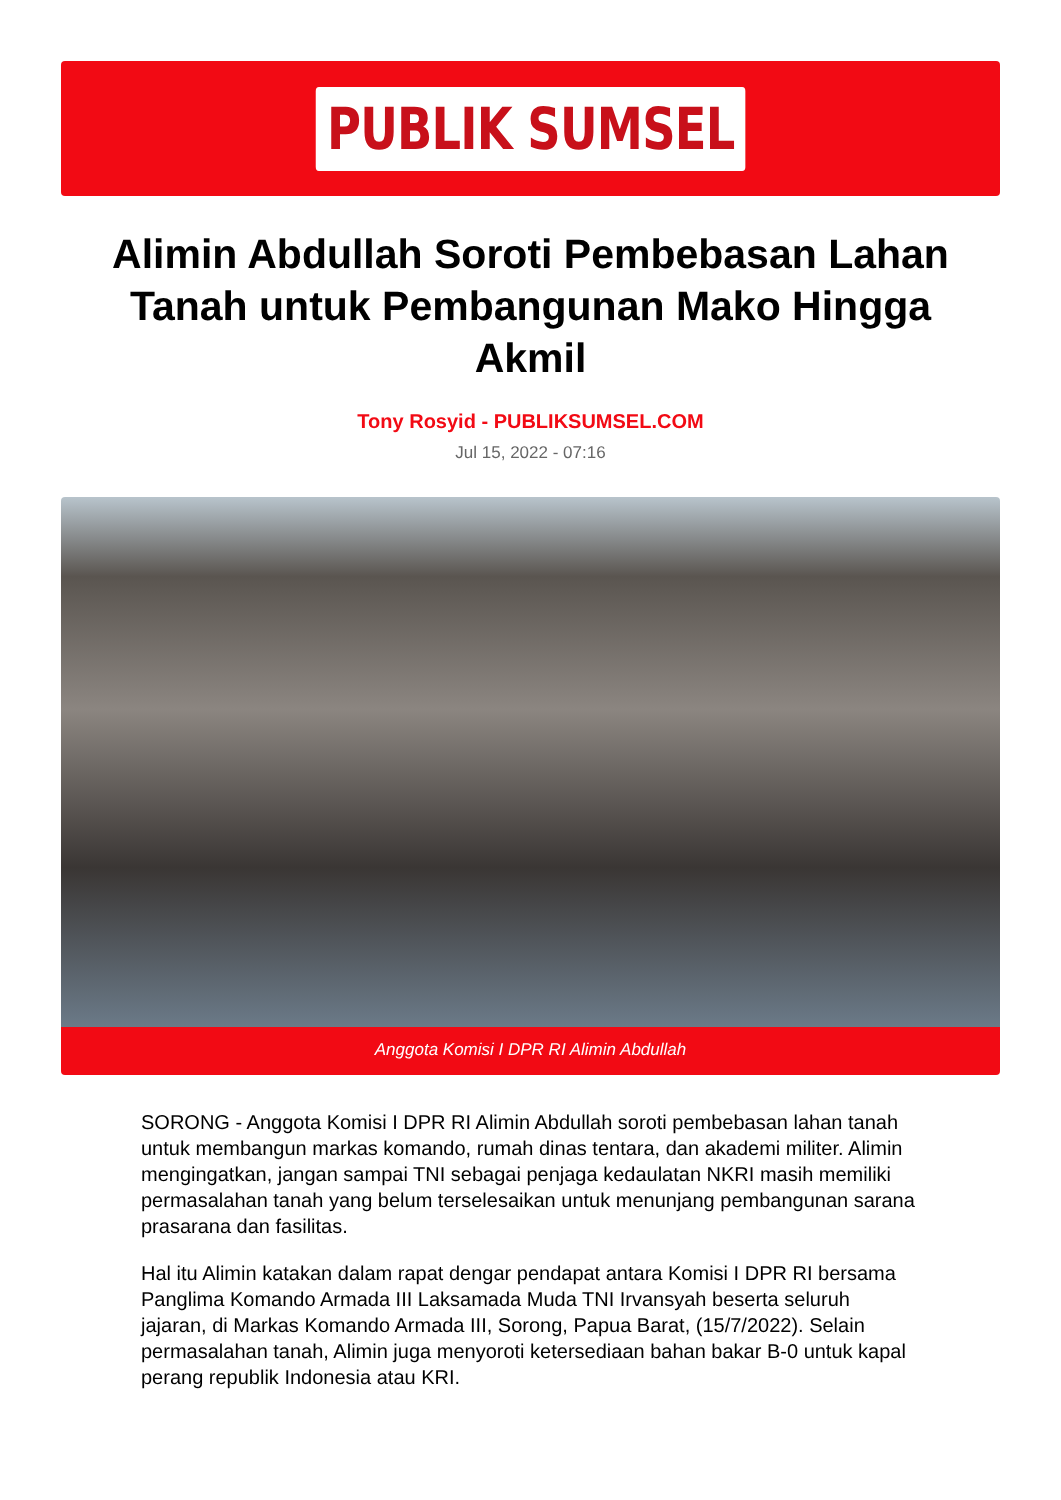PUBLIK SUMSEL
Alimin Abdullah Soroti Pembebasan Lahan Tanah untuk Pembangunan Mako Hingga Akmil
Tony Rosyid - PUBLIKSUMSEL.COM
Jul 15, 2022 - 07:16
Anggota Komisi I DPR RI Alimin Abdullah
SORONG - Anggota Komisi I DPR RI Alimin Abdullah soroti pembebasan lahan tanah untuk membangun markas komando, rumah dinas tentara, dan akademi militer. Alimin mengingatkan, jangan sampai TNI sebagai penjaga kedaulatan NKRI masih memiliki permasalahan tanah yang belum terselesaikan untuk menunjang pembangunan sarana prasarana dan fasilitas.
Hal itu Alimin katakan dalam rapat dengar pendapat antara Komisi I DPR RI bersama Panglima Komando Armada III Laksamada Muda TNI Irvansyah beserta seluruh jajaran, di Markas Komando Armada III, Sorong, Papua Barat, (15/7/2022). Selain permasalahan tanah, Alimin juga menyoroti ketersediaan bahan bakar B-0 untuk kapal perang republik Indonesia atau KRI.